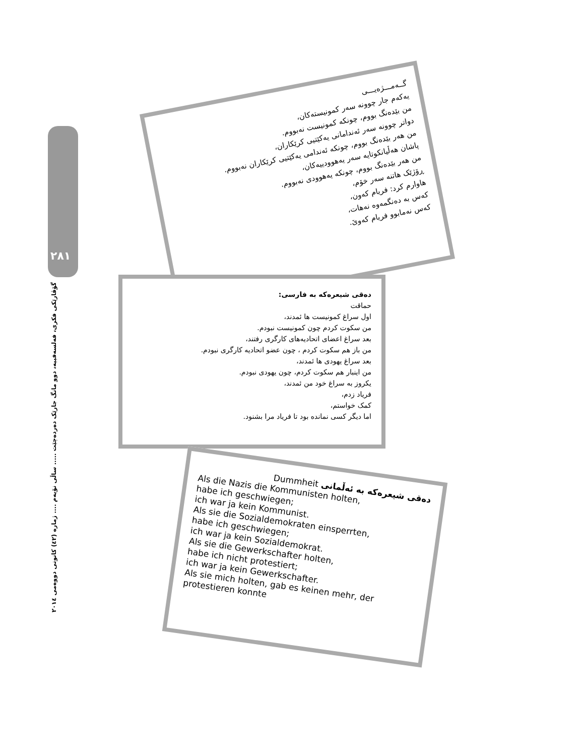٢٨١
گۆڤارێکی فکری، فەلسەفییە، دوو مانگ جارێک دەردەچێت ..... ساڵی نۆیەم .... ژمارە (٤٢) کانونی دووەمی ٢٠١٤
گــەمـــژەیـــی
یەکەم جار چوونە سەر کمونیستەکان،
من بێدەنگ بووم، چونکە کمونیست نەبووم.
دواتر چوونە سەر ئەندامانی یەکێتیی کرێکاران،
من هەر بێدەنگ بووم، چونکە ئەندامی یەکێتیی کرێکاران نەبووم.
پاشان هەڵیانکوتایە سەر یەهوودییەکان،
من هەر بێدەنگ بووم، چونکە یەهوودی نەبووم.
ڕۆژێک هاتنە سەر خۆم،
هاوارم کرد: فریام کەون،
کەس بە دەنگمەوە نەهات،
کەس نەمابوو فریام کەوێ.
دەقی شیعرەکە بە فارسی:
حماقت
اول سراغ کمونیست ها ئمدند،
من سکوت کردم چون کمونیست نبودم.
بعد سراغ اعضای اتحادیه‌های کارگری رفتند،
من باز هم سکوت کردم ، چون عضو اتحادیه کارگری نبودم.
بعد سراغ یهودی ها ئمدند،
من اینبار هم سکوت کردم، چون یهودی نبودم.
یکروز به سراغ خود من ئمدند،
فریاد زدم،
کمک خواستم،
اما دیگر کسی نمانده بود تا فریاد مرا بشنود.
دەقی شیعرەکە بە ئەڵمانی Dummheit
Als die Nazis die Kommunisten holten,
habe ich geschwiegen;
ich war ja kein Kommunist.
Als sie die Sozialdemokraten einsperrten,
habe ich geschwiegen;
ich war ja kein Sozialdemokrat.
Als sie die Gewerkschafter holten,
habe ich nicht protestiert;
ich war ja kein Gewerkschafter.
Als sie mich holten, gab es keinen mehr, der protestieren konnte